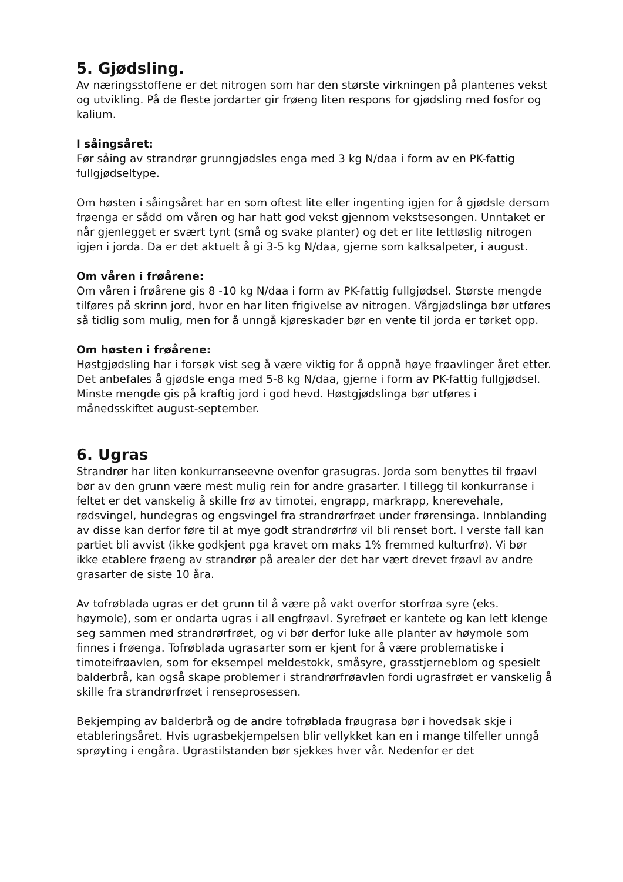5. Gjødsling.
Av næringsstoffene er det nitrogen som har den største virkningen på plantenes vekst og utvikling. På de fleste jordarter gir frøeng liten respons for gjødsling med fosfor og kalium.
I såingsåret:
Før såing av strandrør grunngjødsles enga med 3 kg N/daa i form av en PK-fattig fullgjødseltype.
Om høsten i såingsåret har en som oftest lite eller ingenting igjen for å gjødsle dersom frøenga er sådd om våren og har hatt god vekst gjennom vekstsesongen. Unntaket er når gjenlegget er svært tynt (små og svake planter) og det er lite lettløslig nitrogen igjen i jorda. Da er det aktuelt å gi 3-5 kg N/daa, gjerne som kalksalpeter, i august.
Om våren i frøårene:
Om våren i frøårene gis 8 -10 kg N/daa i form av PK-fattig fullgjødsel. Største mengde tilføres på skrinn jord, hvor en har liten frigivelse av nitrogen. Vårgjødslinga bør utføres så tidlig som mulig, men for å unngå kjøreskader bør en vente til jorda er tørket opp.
Om høsten i frøårene:
Høstgjødsling har i forsøk vist seg å være viktig for å oppnå høye frøavlinger året etter. Det anbefales å gjødsle enga med 5-8 kg N/daa, gjerne i form av PK-fattig fullgjødsel. Minste mengde gis på kraftig jord i god hevd. Høstgjødslinga bør utføres i månedsskiftet august-september.
6. Ugras
Strandrør har liten konkurranseevne ovenfor grasugras. Jorda som benyttes til frøavl bør av den grunn være mest mulig rein for andre grasarter. I tillegg til konkurranse i feltet er det vanskelig å skille frø av timotei, engrapp, markrapp, knerevehale, rødsvingel, hundegras og engsvingel fra strandrørfrøet under frørensinga. Innblanding av disse kan derfor føre til at mye godt strandrørfrø vil bli renset bort. I verste fall kan partiet bli avvist (ikke godkjent pga kravet om maks 1% fremmed kulturfrø). Vi bør ikke etablere frøeng av strandrør på arealer der det har vært drevet frøavl av andre grasarter de siste 10 åra.
Av tofrøblada ugras er det grunn til å være på vakt overfor storfrøa syre (eks. høymole), som er ondarta ugras i all engfrøavl. Syrefrøet er kantete og kan lett klenge seg sammen med strandrørfrøet, og vi bør derfor luke alle planter av høymole som finnes i frøenga. Tofrøblada ugrasarter som er kjent for å være problematiske i timoteifrøavlen, som for eksempel meldestokk, småsyre, grasstjerneblom og spesielt balderbrå, kan også skape problemer i strandrørfrøavlen fordi ugrasfrøet er vanskelig å skille fra strandrørfrøet i renseprosessen.
Bekjemping av balderbrå og de andre tofrøblada frøugrasa bør i hovedsak skje i etableringsåret. Hvis ugrasbekjempelsen blir vellykket kan en i mange tilfeller unngå sprøyting i engåra. Ugrastilstanden bør sjekkes hver vår. Nedenfor er det